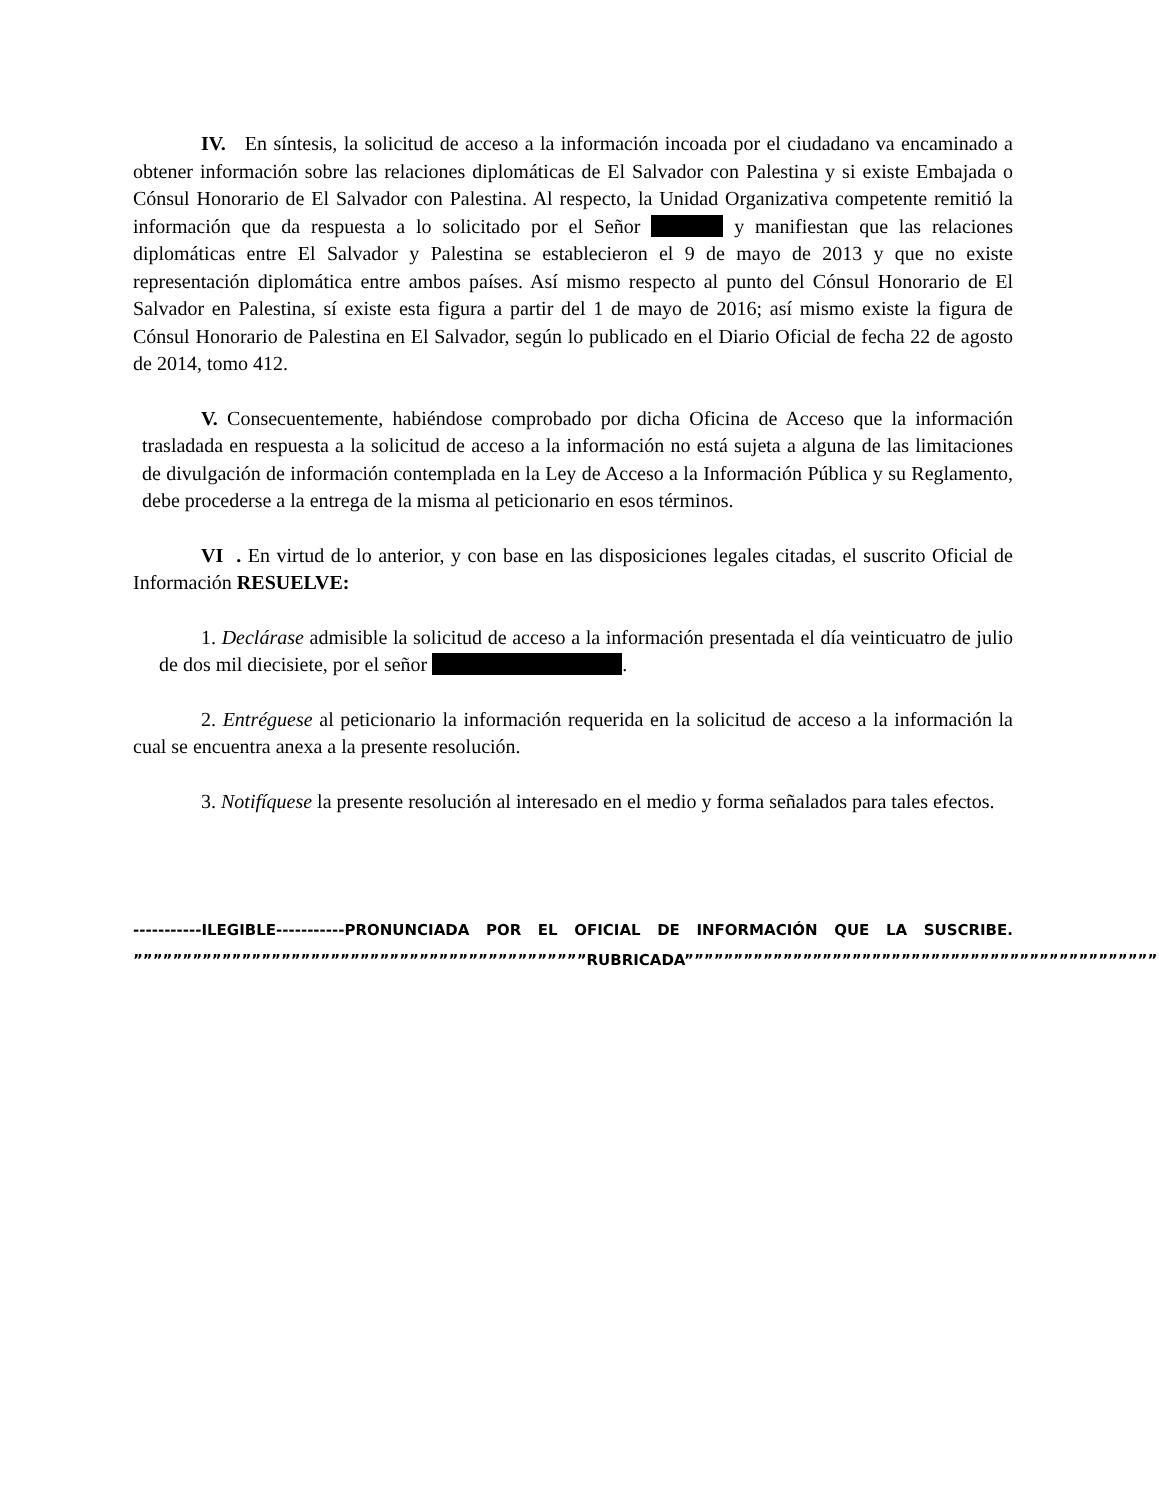IV. En síntesis, la solicitud de acceso a la información incoada por el ciudadano va encaminado a obtener información sobre las relaciones diplomáticas de El Salvador con Palestina y si existe Embajada o Cónsul Honorario de El Salvador con Palestina. Al respecto, la Unidad Organizativa competente remitió la información que da respuesta a lo solicitado por el Señor y manifiestan que las relaciones diplomáticas entre El Salvador y Palestina se establecieron el 9 de mayo de 2013 y que no existe representación diplomática entre ambos países. Así mismo respecto al punto del Cónsul Honorario de El Salvador en Palestina, sí existe esta figura a partir del 1 de mayo de 2016; así mismo existe la figura de Cónsul Honorario de Palestina en El Salvador, según lo publicado en el Diario Oficial de fecha 22 de agosto de 2014, tomo 412.
V. Consecuentemente, habiéndose comprobado por dicha Oficina de Acceso que la información trasladada en respuesta a la solicitud de acceso a la información no está sujeta a alguna de las limitaciones de divulgación de información contemplada en la Ley de Acceso a la Información Pública y su Reglamento, debe procederse a la entrega de la misma al peticionario en esos términos.
VI . En virtud de lo anterior, y con base en las disposiciones legales citadas, el suscrito Oficial de Información RESUELVE:
1. Declárase admisible la solicitud de acceso a la información presentada el día veinticuatro de julio de dos mil diecisiete, por el señor .
2. Entréguese al peticionario la información requerida en la solicitud de acceso a la información la cual se encuentra anexa a la presente resolución.
3. Notifíquese la presente resolución al interesado en el medio y forma señalados para tales efectos.
-----------ILEGIBLE-----------PRONUNCIADA POR EL OFICIAL DE INFORMACIÓN QUE LA SUSCRIBE. ””””””””””””””””””””””””””””””””””””””””””””””RUBRICADA””””””””””””””””””””””””””””””””””””””””””””””””